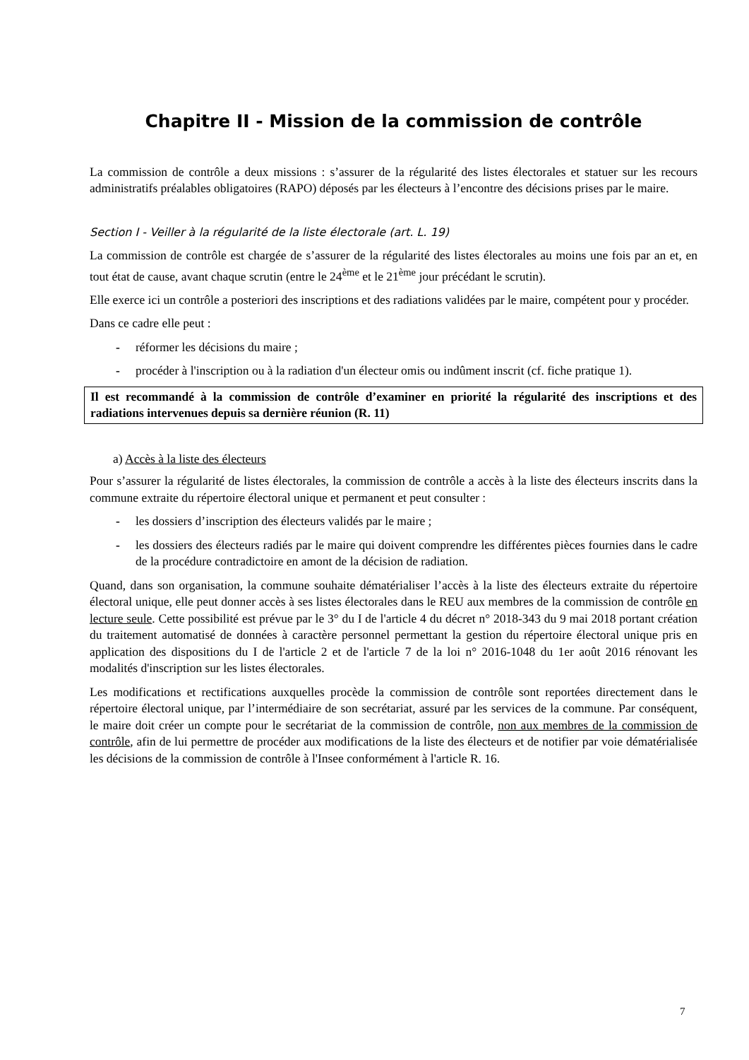Chapitre II - Mission de la commission de contrôle
La commission de contrôle a deux missions : s’assurer de la régularité des listes électorales et statuer sur les recours administratifs préalables obligatoires (RAPO) déposés par les électeurs à l’encontre des décisions prises par le maire.
Section I - Veiller à la régularité de la liste électorale (art. L. 19)
La commission de contrôle est chargée de s’assurer de la régularité des listes électorales au moins une fois par an et, en tout état de cause, avant chaque scrutin (entre le 24<sup>ème</sup> et le 21<sup>ème</sup> jour précédant le scrutin).
Elle exerce ici un contrôle a posteriori des inscriptions et des radiations validées par le maire, compétent pour y procéder.
Dans ce cadre elle peut :
- réformer les décisions du maire ;
- procéder à l'inscription ou à la radiation d'un électeur omis ou indûment inscrit (cf. fiche pratique 1).
Il est recommandé à la commission de contrôle d’examiner en priorité la régularité des inscriptions et des radiations intervenues depuis sa dernière réunion (R. 11)
a) Accès à la liste des électeurs
Pour s’assurer la régularité de listes électorales, la commission de contrôle a accès à la liste des électeurs inscrits dans la commune extraite du répertoire électoral unique et permanent et peut consulter :
- les dossiers d’inscription des électeurs validés par le maire ;
- les dossiers des électeurs radiés par le maire qui doivent comprendre les différentes pièces fournies dans le cadre de la procédure contradictoire en amont de la décision de radiation.
Quand, dans son organisation, la commune souhaite dématérialiser l’accès à la liste des électeurs extraite du répertoire électoral unique, elle peut donner accès à ses listes électorales dans le REU aux membres de la commission de contrôle en lecture seule. Cette possibilité est prévue par le 3° du I de l'article 4 du décret n° 2018-343 du 9 mai 2018 portant création du traitement automatisé de données à caractère personnel permettant la gestion du répertoire électoral unique pris en application des dispositions du I de l'article 2 et de l'article 7 de la loi n° 2016-1048 du 1er août 2016 rénovant les modalités d'inscription sur les listes électorales.
Les modifications et rectifications auxquelles procède la commission de contrôle sont reportées directement dans le répertoire électoral unique, par l’intermédiaire de son secrétariat, assuré par les services de la commune. Par conséquent, le maire doit créer un compte pour le secrétariat de la commission de contrôle, non aux membres de la commission de contrôle, afin de lui permettre de procéder aux modifications de la liste des électeurs et de notifier par voie dématérialisée les décisions de la commission de contrôle à l'Insee conformément à l'article R. 16.
7